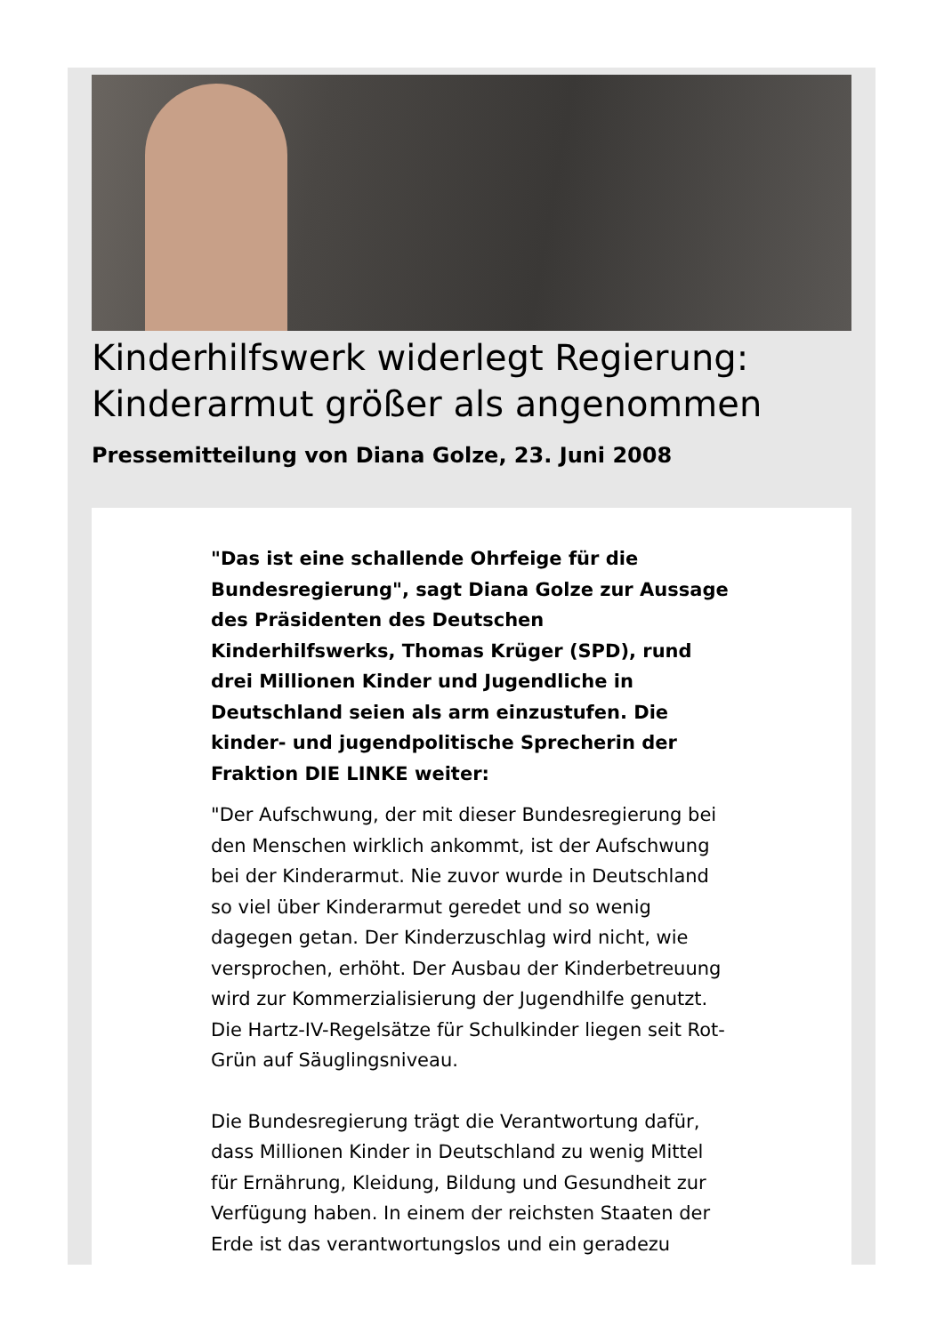Kinderhilfswerk widerlegt Regierung: Kinderarmut größer als angenommen
Pressemitteilung von Diana Golze, 23. Juni 2008
"Das ist eine schallende Ohrfeige für die Bundesregierung", sagt Diana Golze zur Aussage des Präsidenten des Deutschen Kinderhilfswerks, Thomas Krüger (SPD), rund drei Millionen Kinder und Jugendliche in Deutschland seien als arm einzustufen. Die kinder- und jugendpolitische Sprecherin der Fraktion DIE LINKE weiter:
"Der Aufschwung, der mit dieser Bundesregierung bei den Menschen wirklich ankommt, ist der Aufschwung bei der Kinderarmut. Nie zuvor wurde in Deutschland so viel über Kinderarmut geredet und so wenig dagegen getan. Der Kinderzuschlag wird nicht, wie versprochen, erhöht. Der Ausbau der Kinderbetreuung wird zur Kommerzialisierung der Jugendhilfe genutzt. Die Hartz-IV-Regelsätze für Schulkinder liegen seit Rot-Grün auf Säuglingsniveau.
Die Bundesregierung trägt die Verantwortung dafür, dass Millionen Kinder in Deutschland zu wenig Mittel für Ernährung, Kleidung, Bildung und Gesundheit zur Verfügung haben. In einem der reichsten Staaten der Erde ist das verantwortungslos und ein geradezu